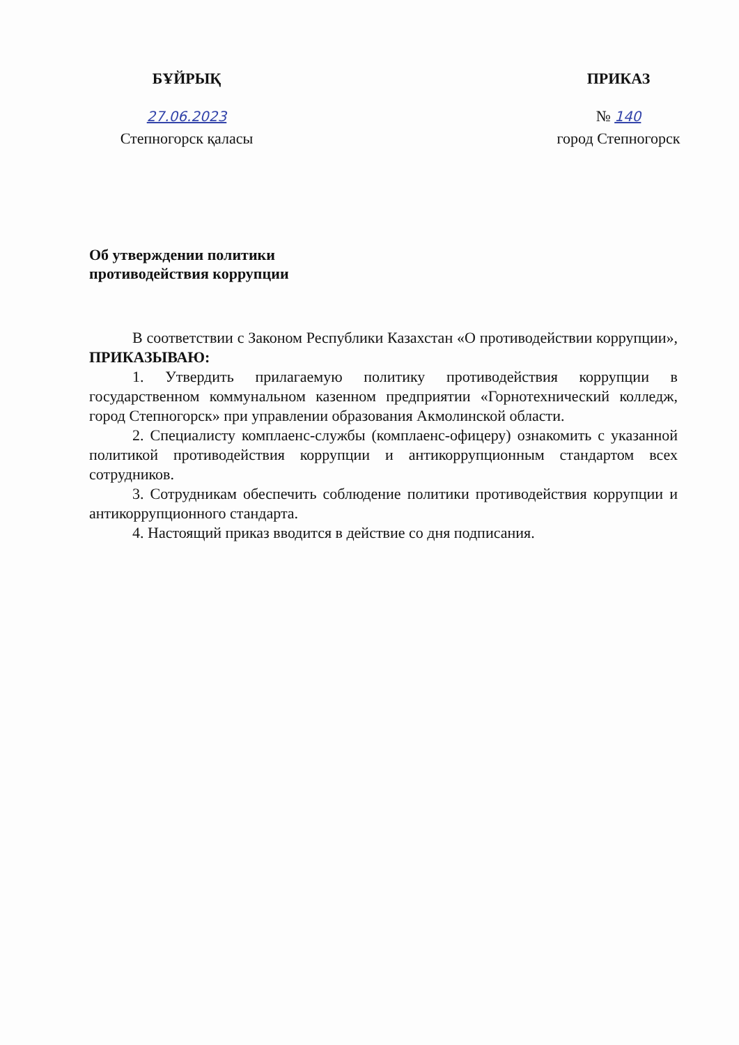БҰЙРЫҚ
27.06.2023
Степногорск қаласы
ПРИКАЗ
№ 140
город Степногорск
Об утверждении политики
противодействия коррупции
В соответствии с Законом Республики Казахстан «О противодействии коррупции», ПРИКАЗЫВАЮ:
1. Утвердить прилагаемую политику противодействия коррупции в государственном коммунальном казенном предприятии «Горнотехнический колледж, город Степногорск» при управлении образования Акмолинской области.
2. Специалисту комплаенс-службы (комплаенс-офицеру) ознакомить с указанной политикой противодействия коррупции и антикоррупционным стандартом всех сотрудников.
3. Сотрудникам обеспечить соблюдение политики противодействия коррупции и антикоррупционного стандарта.
4. Настоящий приказ вводится в действие со дня подписания.